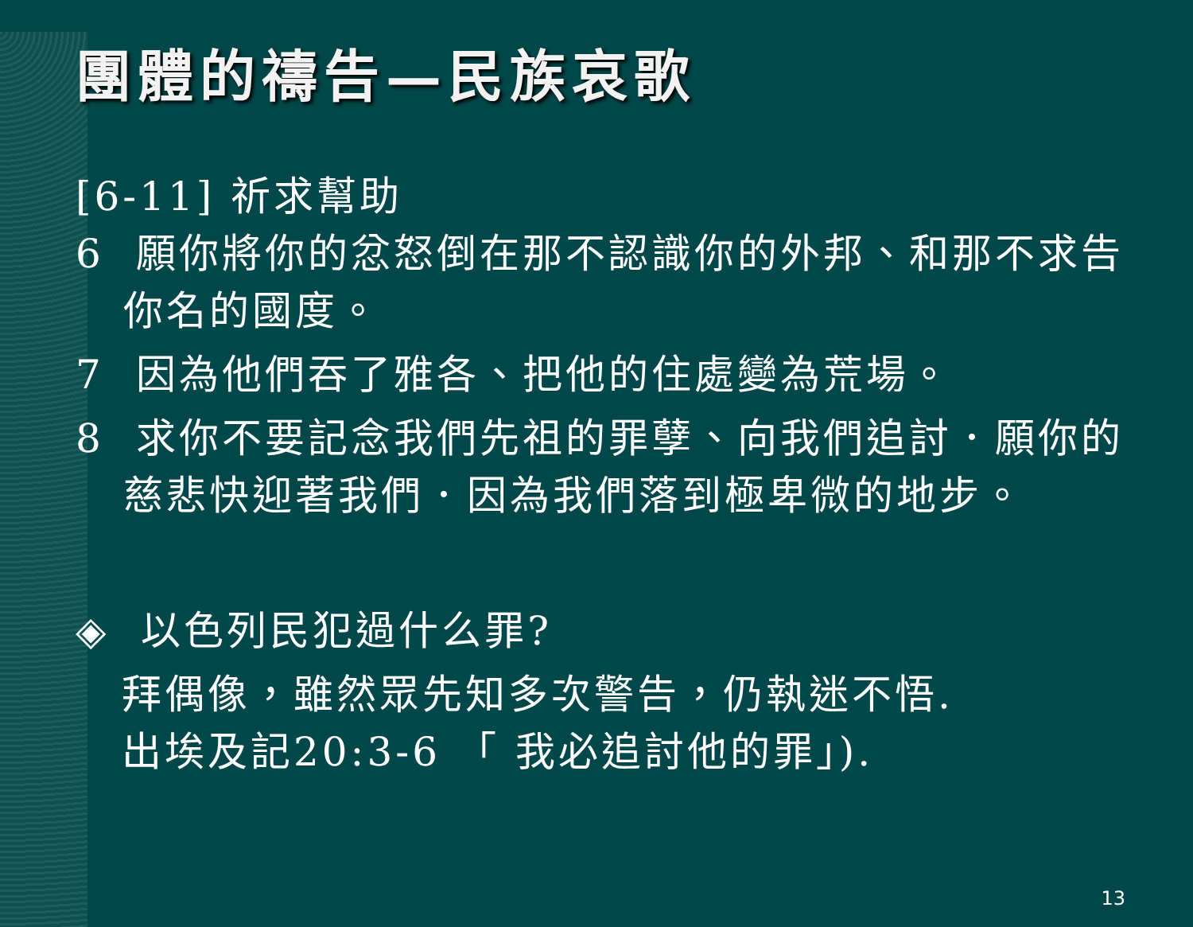團體的禱告—民族哀歌
[6-11] 祈求幫助
6 願你將你的忿怒倒在那不認識你的外邦、和那不求告你名的國度。
7 因為他們吞了雅各、把他的住處變為荒場。
8 求你不要記念我們先祖的罪孽、向我們追討．願你的慈悲快迎著我們．因為我們落到極卑微的地步。
◈ 以色列民犯過什么罪?
拜偶像，雖然眾先知多次警告，仍執迷不悟.
出埃及記20:3-6 「 我必追討他的罪」).
13